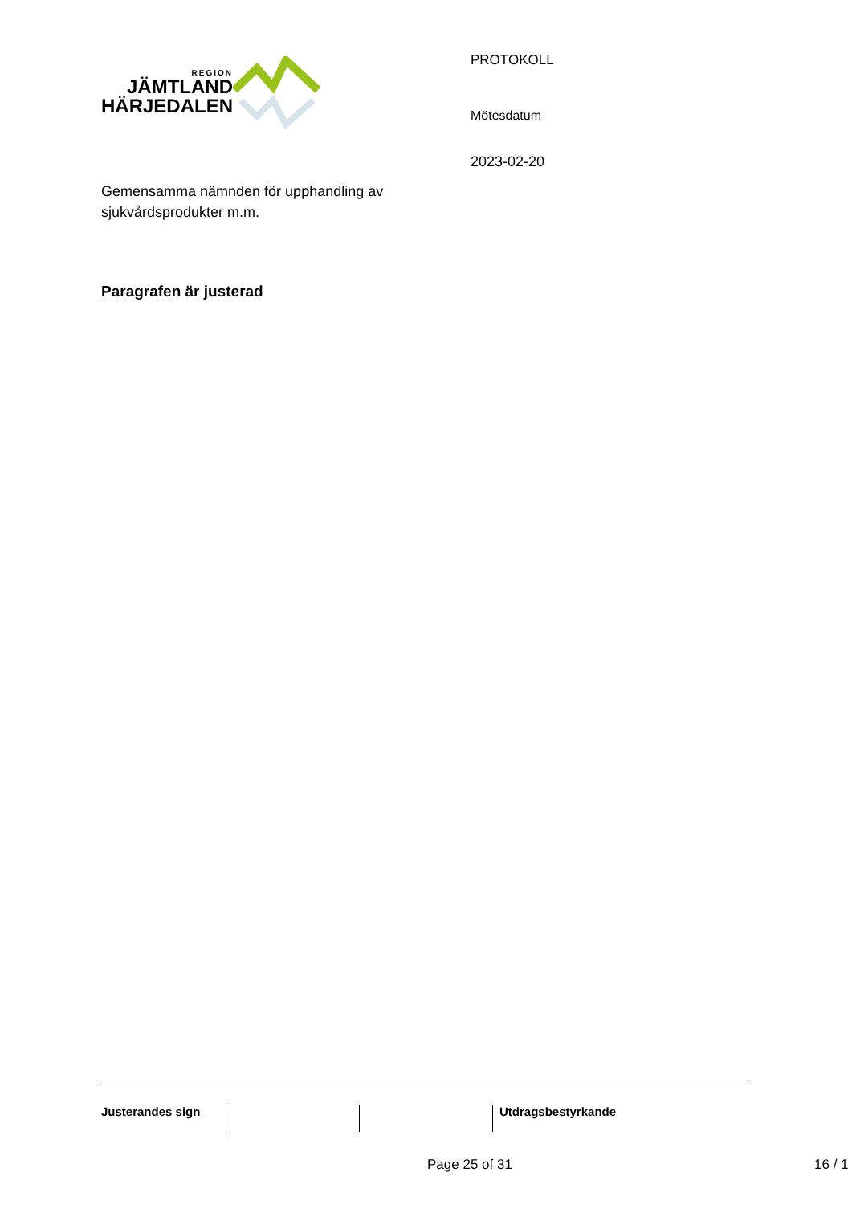REGION
JÄMTLAND
HÄRJEDALEN
Gemensamma nämnden för upphandling av sjukvårdsprodukter m.m.
PROTOKOLL
Mötesdatum
2023-02-20
Paragrafen är justerad
Justerandes sign Utdragsbestyrkande
Page 25 of 31 16 / 1